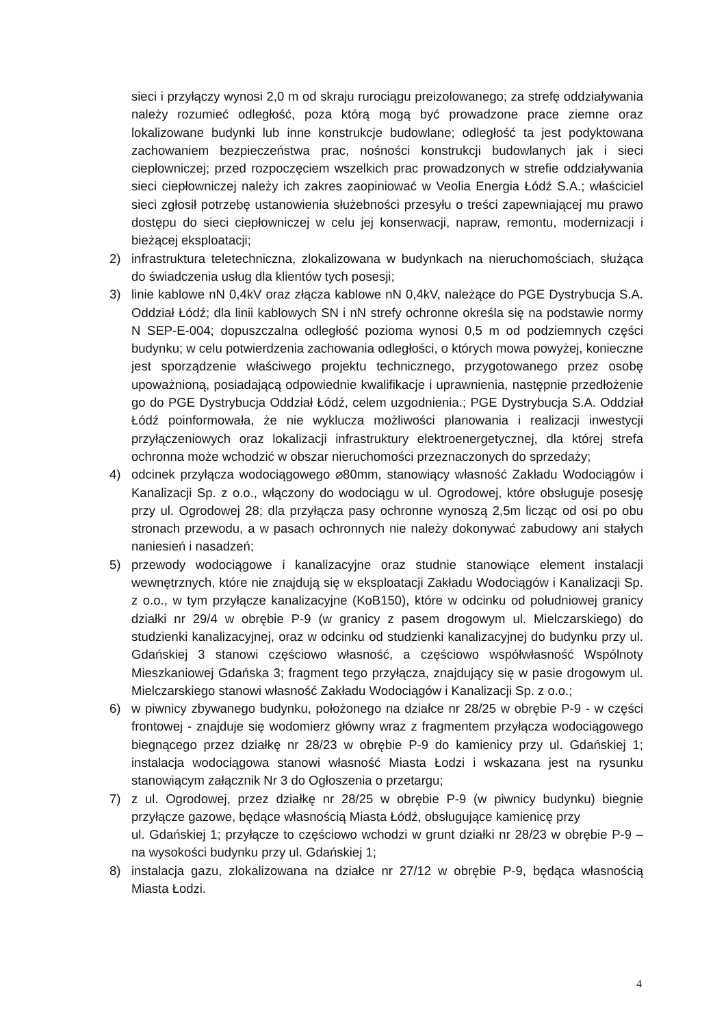sieci i przyłączy wynosi 2,0 m od skraju rurociągu preizolowanego; za strefę oddziaływania należy rozumieć odległość, poza którą mogą być prowadzone prace ziemne oraz lokalizowane budynki lub inne konstrukcje budowlane; odległość ta jest podyktowana zachowaniem bezpieczeństwa prac, nośności konstrukcji budowlanych jak i sieci ciepłowniczej; przed rozpoczęciem wszelkich prac prowadzonych w strefie oddziaływania sieci ciepłowniczej należy ich zakres zaopiniować w Veolia Energia Łódź S.A.; właściciel sieci zgłosił potrzebę ustanowienia służebności przesyłu o treści zapewniającej mu prawo dostępu do sieci ciepłowniczej w celu jej konserwacji, napraw, remontu, modernizacji i bieżącej eksploatacji;
2) infrastruktura teletechniczna, zlokalizowana w budynkach na nieruchomościach, służąca do świadczenia usług dla klientów tych posesji;
3) linie kablowe nN 0,4kV oraz złącza kablowe nN 0,4kV, należące do PGE Dystrybucja S.A. Oddział Łódź; dla linii kablowych SN i nN strefy ochronne określa się na podstawie normy N SEP-E-004; dopuszczalna odległość pozioma wynosi 0,5 m od podziemnych części budynku; w celu potwierdzenia zachowania odległości, o których mowa powyżej, konieczne jest sporządzenie właściwego projektu technicznego, przygotowanego przez osobę upoważnioną, posiadającą odpowiednie kwalifikacje i uprawnienia, następnie przedłożenie go do PGE Dystrybucja Oddział Łódź, celem uzgodnienia.; PGE Dystrybucja S.A. Oddział Łódź poinformowała, że nie wyklucza możliwości planowania i realizacji inwestycji przyłączeniowych oraz lokalizacji infrastruktury elektroenergetycznej, dla której strefa ochronna może wchodzić w obszar nieruchomości przeznaczonych do sprzedaży;
4) odcinek przyłącza wodociągowego ⌀80mm, stanowiący własność Zakładu Wodociągów i Kanalizacji Sp. z o.o., włączony do wodociągu w ul. Ogrodowej, które obsługuje posesję przy ul. Ogrodowej 28; dla przyłącza pasy ochronne wynoszą 2,5m licząc od osi po obu stronach przewodu, a w pasach ochronnych nie należy dokonywać zabudowy ani stałych naniesień i nasadzeń;
5) przewody wodociągowe i kanalizacyjne oraz studnie stanowiące element instalacji wewnętrznych, które nie znajdują się w eksploatacji Zakładu Wodociągów i Kanalizacji Sp. z o.o., w tym przyłącze kanalizacyjne (KoB150), które w odcinku od południowej granicy działki nr 29/4 w obrębie P-9 (w granicy z pasem drogowym ul. Mielczarskiego) do studzienki kanalizacyjnej, oraz w odcinku od studzienki kanalizacyjnej do budynku przy ul. Gdańskiej 3 stanowi częściowo własność, a częściowo współwłasność Wspólnoty Mieszkaniowej Gdańska 3; fragment tego przyłącza, znajdujący się w pasie drogowym ul. Mielczarskiego stanowi własność Zakładu Wodociągów i Kanalizacji Sp. z o.o.;
6) w piwnicy zbywanego budynku, położonego na działce nr 28/25 w obrębie P-9 - w części frontowej - znajduje się wodomierz główny wraz z fragmentem przyłącza wodociągowego biegnącego przez działkę nr 28/23 w obrębie P-9 do kamienicy przy ul. Gdańskiej 1; instalacja wodociągowa stanowi własność Miasta Łodzi i wskazana jest na rysunku stanowiącym załącznik Nr 3 do Ogłoszenia o przetargu;
7) z ul. Ogrodowej, przez działkę nr 28/25 w obrębie P-9 (w piwnicy budynku) biegnie przyłącze gazowe, będące własnością Miasta Łódź, obsługujące kamienicę przy
ul. Gdańskiej 1; przyłącze to częściowo wchodzi w grunt działki nr 28/23 w obrębie P-9 – na wysokości budynku przy ul. Gdańskiej 1;
8) instalacja gazu, zlokalizowana na działce nr 27/12 w obrębie P-9, będąca własnością Miasta Łodzi.
4